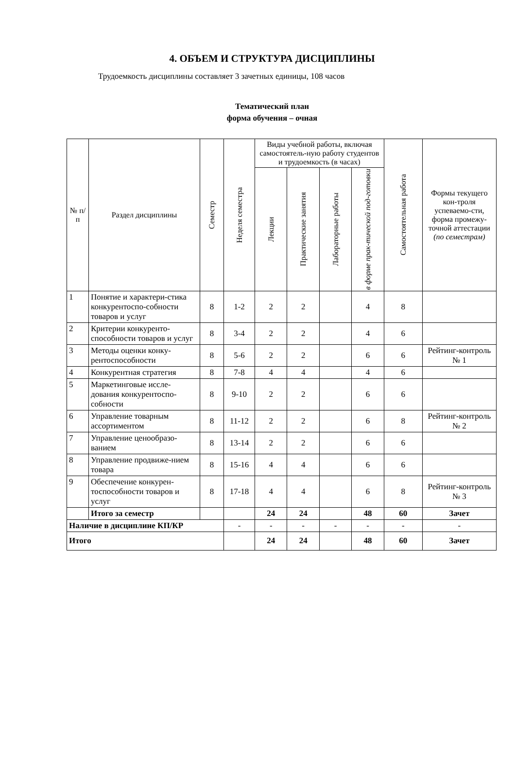4. ОБЪЕМ И СТРУКТУРА ДИСЦИПЛИНЫ
Трудоемкость дисциплины составляет 3 зачетных единицы, 108 часов
Тематический план
форма обучения – очная
| № п/п | Раздел дисциплины | Семестр | Неделя семестра | Виды учебной работы, включая самостоятель-ную работу студентов и трудоемкость (в часах) | | | | Самостоятельная работа | Формы текущего кон-троля успеваемо-сти, форма промежу-точной аттестации (по семестрам) |
| --- | --- | --- | --- | --- | --- | --- | --- | --- | --- |
| | | | | Лекции | Практические занятия | Лабораторные работы | в форме прак-тической под-готовки | | |
| 1 | Понятие и характери-стика конкурентоспо-собности товаров и услуг | 8 | 1-2 | 2 | 2 | | 4 | 8 | |
| 2 | Критерии конкуренто-способности товаров и услуг | 8 | 3-4 | 2 | 2 | | 4 | 6 | |
| 3 | Методы оценки конку-рентоспособности | 8 | 5-6 | 2 | 2 | | 6 | 6 | Рейтинг-контроль № 1 |
| 4 | Конкурентная стратегия | 8 | 7-8 | 4 | 4 | | 4 | 6 | |
| 5 | Маркетинговые иссле-дования конкурентоспо-собности | 8 | 9-10 | 2 | 2 | | 6 | 6 | |
| 6 | Управление товарным ассортиментом | 8 | 11-12 | 2 | 2 | | 6 | 8 | Рейтинг-контроль № 2 |
| 7 | Управление ценообразо-ванием | 8 | 13-14 | 2 | 2 | | 6 | 6 | |
| 8 | Управление продвиже-нием товара | 8 | 15-16 | 4 | 4 | | 6 | 6 | |
| 9 | Обеспечение конкурен-тоспособности товаров и услуг | 8 | 17-18 | 4 | 4 | | 6 | 8 | Рейтинг-контроль № 3 |
| | Итого за семестр | | | 24 | 24 | | 48 | 60 | Зачет |
| Наличие в дисциплине КП/КР | | | - | - | - | - | - | - | - |
| Итого | | | | 24 | 24 | | 48 | 60 | Зачет |